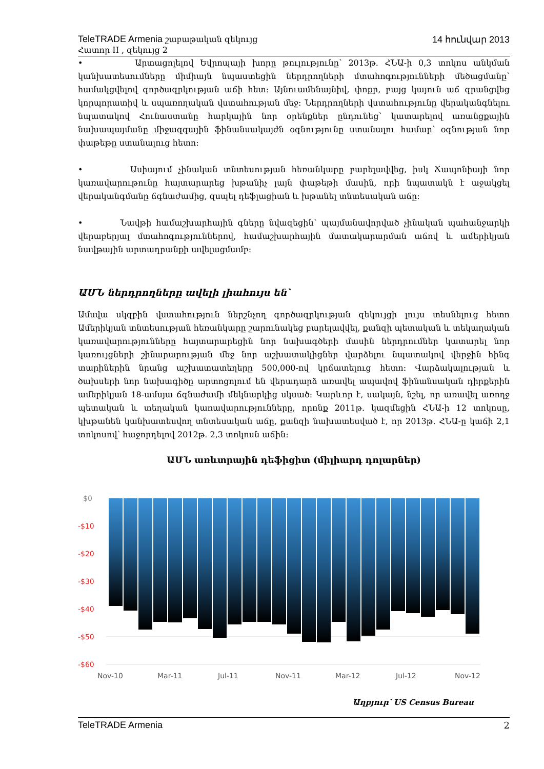TeleTRADE Armenia շաբաթական զեկույց 14 հունվար 2013
Հատոր II , զեկույց 2
• Արտացոլելով Եվրոպայի խորը թուլությունը՝ 2013թ. ՀՆԱ-ի 0,3 տոկոս անկման կանխատեսումները միմիայն նպաստեցին ներդրողների մտահոգությունների մեծացմանը՝ համակցվելով գործազրկության աճի հետ: Այնուամենայնիվ, փոքր, բայց կայուն աճ գրանցվեց կորպորատիվ և սպառողական վստահության մեջ: Ներդրողների վստահությունը վերականգնելու նպատակով Հունաստանը հարկային նոր օրենքներ ընդունեց՝ կատարելով առանցքային նախապայմանը միջազգային ֆինանսակայժն օգնությունը ստանալու համար՝ օգնության նոր փաթեթը ստանալուց հետո:
• Ասիայում չինական տնտեսության հեռանկարը բարելավվեց, իսկ Ճապոնիայի նոր կառավարութունը հայտարարեց խթանիչ լայն փաթեթի մասին, որի նպատակն է աջակցել վերականգմանը ճգնաժամից, զսպել դեֆլացիան և խթանել տնտեսական աճը:
• Նավթի համաշխարհային գները նվազեցին՝ պայմանավորված չինական պահանջարկի վերաբերյալ մտահոգություններով, համաշխարհային մատակարարման աճով և ամերիկյան նավթային արտադրանքի ավելացմամբ:
ԱՄՆ ներդրողները ավելի լիահույս են՝
Ամսվա սկզբին վստահություն ներշնչող գործազրկության զեկույցի լույս տեսնելուց հետո Ամերիկյան տնտեսության հեռանկարը շարունակեց բարելավվել, քանզի պետական և տեկաղական կառավարությունները հայտարարեցին նոր նախագծերի մասին ներդրումներ կատարել նոր կառույցների շինարարության մեջ նոր աշխատակիցներ վարձելու նպատակով վերջին հինգ տարիներին նրանց աշխատատեղերը 500,000-ով կրճատելուց հետո: Վարձակալության և ծախսերի նոր նախագիծը արտոցոլում են վերադարձ առավել ապավով ֆինանսական դիրքերին ամերիկյան 18-ամսյա ճգնաժամի մեկնարկից սկսած: Կարևոր է, սակայն, նշել, որ առավել առողջ պետական և տեղական կառավարությունները, որոնք 2011թ. կազմեցին ՀՆԱ-ի 12 տոկոսը, կխթանեն կանխատեսվող տնտեսական աճը, քանզի նախատեսված է, որ 2013թ. ՀՆԱ-ը կաճի 2,1 տոկոսով՝ հաջորդելով 2012թ. 2,3 տոկոսն աճին:
ԱՄՆ առևտրային դեֆիցիտ (միլիարդ դոլարներ)
$0
-$10
-$20
-$30
-$40
-$50
-$60
Nov-10
Mar-11
Jul-11
Nov-11
Mar-12
Jul-12
Nov-12
Աղբյուր՝ US Census Bureau
TeleTRADE Armenia 2